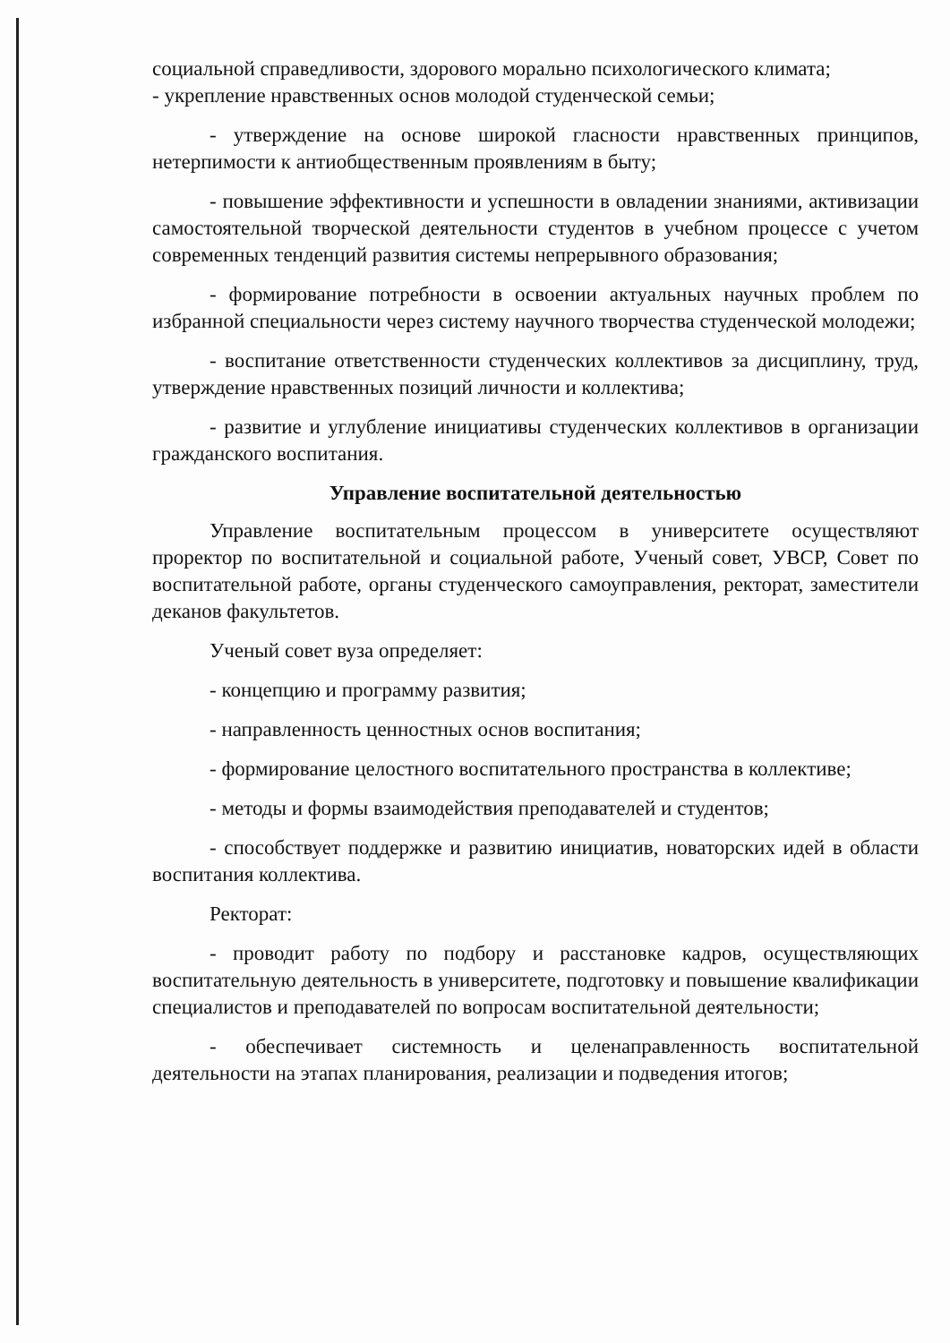социальной справедливости, здорового морально психологического климата;
- укрепление нравственных основ молодой студенческой семьи;
- утверждение на основе широкой гласности нравственных принципов, нетерпимости к антиобщественным проявлениям в быту;
- повышение эффективности и успешности в овладении знаниями, активизации самостоятельной творческой деятельности студентов в учебном процессе с учетом современных тенденций развития системы непрерывного образования;
- формирование потребности в освоении актуальных научных проблем по избранной специальности через систему научного творчества студенческой молодежи;
- воспитание ответственности студенческих коллективов за дисциплину, труд, утверждение нравственных позиций личности и коллектива;
- развитие и углубление инициативы студенческих коллективов в организации гражданского воспитания.
Управление воспитательной деятельностью
Управление воспитательным процессом в университете осуществляют проректор по воспитательной и социальной работе, Ученый совет, УВСР, Совет по воспитательной работе, органы студенческого самоуправления, ректорат, заместители деканов факультетов.
Ученый совет вуза определяет:
- концепцию и программу развития;
- направленность ценностных основ воспитания;
- формирование целостного воспитательного пространства в коллективе;
- методы и формы взаимодействия преподавателей и студентов;
- способствует поддержке и развитию инициатив, новаторских идей в области воспитания коллектива.
Ректорат:
- проводит работу по подбору и расстановке кадров, осуществляющих воспитательную деятельность в университете, подготовку и повышение квалификации специалистов и преподавателей по вопросам воспитательной деятельности;
- обеспечивает системность и целенаправленность воспитательной деятельности на этапах планирования, реализации и подведения итогов;